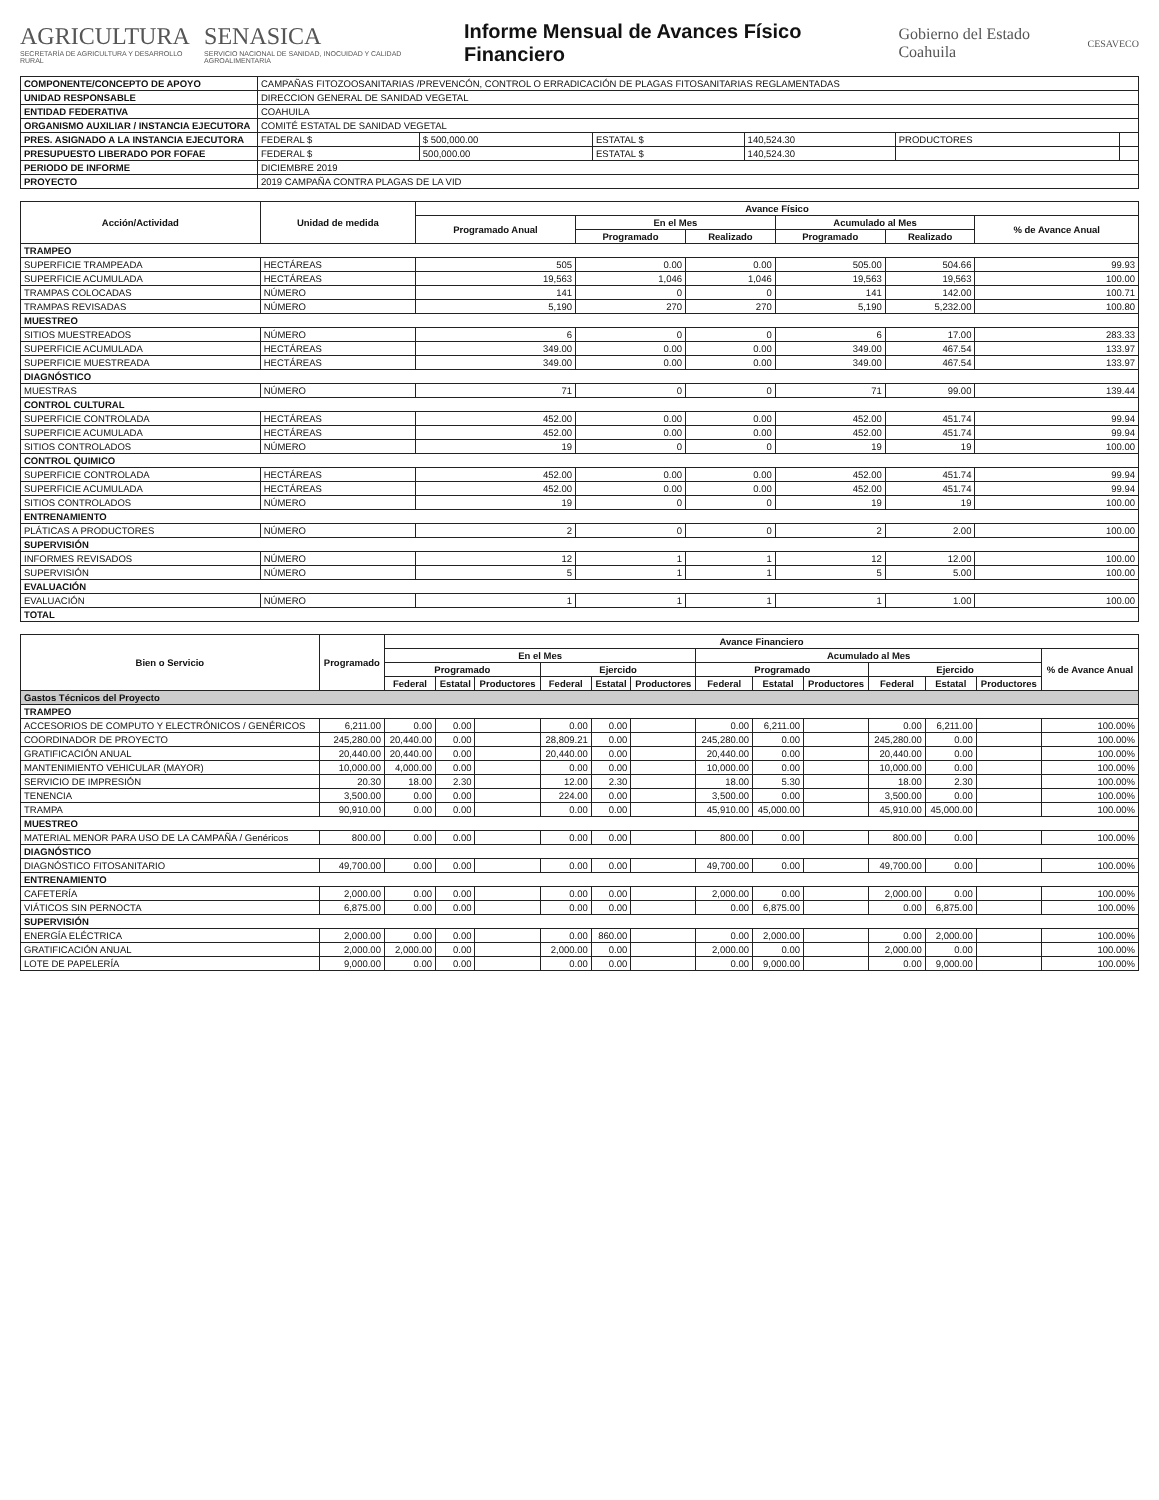AGRICULTURA
SECRETARÍA DE AGRICULTURA Y DESARROLLO RURAL
SENASICA
SERVICIO NACIONAL DE SANIDAD, INOCUIDAD Y CALIDAD AGROALIMENTARIA
Informe Mensual de Avances Físico Financiero
Gobierno del Estado Coahuila
CESAVECO
| COMPONENTE/CONCEPTO DE APOYO | CAMPAÑAS FITOZOOSANITARIAS /PREVENCÓN, CONTROL O ERRADICACIÓN DE PLAGAS FITOSANITARIAS REGLAMENTADAS | | | | | |
| UNIDAD RESPONSABLE | DIRECCION GENERAL DE SANIDAD VEGETAL | | | | | |
| ENTIDAD FEDERATIVA | COAHUILA | | | | | |
| ORGANISMO AUXILIAR / INSTANCIA EJECUTORA | COMITÉ ESTATAL DE SANIDAD VEGETAL | | | | | |
| PRES. ASIGNADO A LA INSTANCIA EJECUTORA | FEDERAL $ | $ 500,000.00 | ESTATAL $ | 140,524.30 | PRODUCTORES | |
| PRESUPUESTO LIBERADO POR FOFAE | FEDERAL $ | 500,000.00 | ESTATAL $ | 140,524.30 | | |
| PERIODO DE INFORME | DICIEMBRE 2019 | | | | | |
| PROYECTO | 2019 CAMPAÑA CONTRA PLAGAS DE LA VID | | | | | |
| Acción/Actividad | Unidad de medida | Avance Físico | | | | | |
| --- | --- | --- | --- | --- | --- | --- | --- |
| | | Programado Anual | En el Mes | | Acumulado al Mes | | % de Avance Anual |
| | | | Programado | Realizado | Programado | Realizado | |
| TRAMPEO | | | | | | | |
| SUPERFICIE TRAMPEADA | HECTÁREAS | 505 | 0.00 | 0.00 | 505.00 | 504.66 | 99.93 |
| SUPERFICIE ACUMULADA | HECTÁREAS | 19,563 | 1,046 | 1,046 | 19,563 | 19,563 | 100.00 |
| TRAMPAS COLOCADAS | NÚMERO | 141 | 0 | 0 | 141 | 142.00 | 100.71 |
| TRAMPAS REVISADAS | NÚMERO | 5,190 | 270 | 270 | 5,190 | 5,232.00 | 100.80 |
| MUESTREO | | | | | | | |
| SITIOS MUESTREADOS | NÚMERO | 6 | 0 | 0 | 6 | 17.00 | 283.33 |
| SUPERFICIE ACUMULADA | HECTÁREAS | 349.00 | 0.00 | 0.00 | 349.00 | 467.54 | 133.97 |
| SUPERFICIE MUESTREADA | HECTÁREAS | 349.00 | 0.00 | 0.00 | 349.00 | 467.54 | 133.97 |
| DIAGNÓSTICO | | | | | | | |
| MUESTRAS | NÚMERO | 71 | 0 | 0 | 71 | 99.00 | 139.44 |
| CONTROL CULTURAL | | | | | | | |
| SUPERFICIE CONTROLADA | HECTÁREAS | 452.00 | 0.00 | 0.00 | 452.00 | 451.74 | 99.94 |
| SUPERFICIE ACUMULADA | HECTÁREAS | 452.00 | 0.00 | 0.00 | 452.00 | 451.74 | 99.94 |
| SITIOS CONTROLADOS | NÚMERO | 19 | 0 | 0 | 19 | 19 | 100.00 |
| CONTROL QUIMICO | | | | | | | |
| SUPERFICIE CONTROLADA | HECTÁREAS | 452.00 | 0.00 | 0.00 | 452.00 | 451.74 | 99.94 |
| SUPERFICIE ACUMULADA | HECTÁREAS | 452.00 | 0.00 | 0.00 | 452.00 | 451.74 | 99.94 |
| SITIOS CONTROLADOS | NÚMERO | 19 | 0 | 0 | 19 | 19 | 100.00 |
| ENTRENAMIENTO | | | | | | | |
| PLÁTICAS A PRODUCTORES | NÚMERO | 2 | 0 | 0 | 2 | 2.00 | 100.00 |
| SUPERVISIÓN | | | | | | | |
| INFORMES REVISADOS | NÚMERO | 12 | 1 | 1 | 12 | 12.00 | 100.00 |
| SUPERVISIÓN | NÚMERO | 5 | 1 | 1 | 5 | 5.00 | 100.00 |
| EVALUACIÓN | | | | | | | |
| EVALUACIÓN | NÚMERO | 1 | 1 | 1 | 1 | 1.00 | 100.00 |
| TOTAL | | | | | | | |
| Bien o Servicio | Programado | Avance Financiero | | | | | | | | | | | | |
| --- | --- | --- | --- | --- | --- | --- | --- | --- | --- | --- | --- | --- | --- | --- |
| | | En el Mes | | | | | | Acumulado al Mes | | | | | | % de Avance Anual |
| | | Programado | | | Ejercido | | | Programado | | | Ejercido | | | |
| | | Federal | Estatal | Productores | Federal | Estatal | Productores | Federal | Estatal | Productores | Federal | Estatal | Productores | |
| Gastos Técnicos del Proyecto | | | | | | | | | | | | | | |
| TRAMPEO | | | | | | | | | | | | | | |
| ACCESORIOS DE COMPUTO Y ELECTRÓNICOS / GENÉRICOS | 6,211.00 | 0.00 | 0.00 | | 0.00 | 0.00 | | 0.00 | 6,211.00 | | 0.00 | 6,211.00 | | 100.00% |
| COORDINADOR DE PROYECTO | 245,280.00 | 20,440.00 | 0.00 | | 28,809.21 | 0.00 | | 245,280.00 | 0.00 | | 245,280.00 | 0.00 | | 100.00% |
| GRATIFICACIÓN ANUAL | 20,440.00 | 20,440.00 | 0.00 | | 20,440.00 | 0.00 | | 20,440.00 | 0.00 | | 20,440.00 | 0.00 | | 100.00% |
| MANTENIMIENTO VEHICULAR (MAYOR) | 10,000.00 | 4,000.00 | 0.00 | | 0.00 | 0.00 | | 10,000.00 | 0.00 | | 10,000.00 | 0.00 | | 100.00% |
| SERVICIO DE IMPRESIÓN | 20.30 | 18.00 | 2.30 | | 12.00 | 2.30 | | 18.00 | 5.30 | | 18.00 | 2.30 | | 100.00% |
| TENENCIA | 3,500.00 | 0.00 | 0.00 | | 224.00 | 0.00 | | 3,500.00 | 0.00 | | 3,500.00 | 0.00 | | 100.00% |
| TRAMPA | 90,910.00 | 0.00 | 0.00 | | 0.00 | 0.00 | | 45,910.00 | 45,000.00 | | 45,910.00 | 45,000.00 | | 100.00% |
| MUESTREO | | | | | | | | | | | | | | |
| MATERIAL MENOR PARA USO DE LA CAMPAÑA / Genéricos | 800.00 | 0.00 | 0.00 | | 0.00 | 0.00 | | 800.00 | 0.00 | | 800.00 | 0.00 | | 100.00% |
| DIAGNÓSTICO | | | | | | | | | | | | | | |
| DIAGNÓSTICO FITOSANITARIO | 49,700.00 | 0.00 | 0.00 | | 0.00 | 0.00 | | 49,700.00 | 0.00 | | 49,700.00 | 0.00 | | 100.00% |
| ENTRENAMIENTO | | | | | | | | | | | | | | |
| CAFETERÍA | 2,000.00 | 0.00 | 0.00 | | 0.00 | 0.00 | | 2,000.00 | 0.00 | | 2,000.00 | 0.00 | | 100.00% |
| VIÁTICOS SIN PERNOCTA | 6,875.00 | 0.00 | 0.00 | | 0.00 | 0.00 | | 0.00 | 6,875.00 | | 0.00 | 6,875.00 | | 100.00% |
| SUPERVISIÓN | | | | | | | | | | | | | | |
| ENERGÍA ELÉCTRICA | 2,000.00 | 0.00 | 0.00 | | 0.00 | 860.00 | | 0.00 | 2,000.00 | | 0.00 | 2,000.00 | | 100.00% |
| GRATIFICACIÓN ANUAL | 2,000.00 | 2,000.00 | 0.00 | | 2,000.00 | 0.00 | | 2,000.00 | 0.00 | | 2,000.00 | 0.00 | | 100.00% |
| LOTE DE PAPELERÍA | 9,000.00 | 0.00 | 0.00 | | 0.00 | 0.00 | | 0.00 | 9,000.00 | | 0.00 | 9,000.00 | | 100.00% |